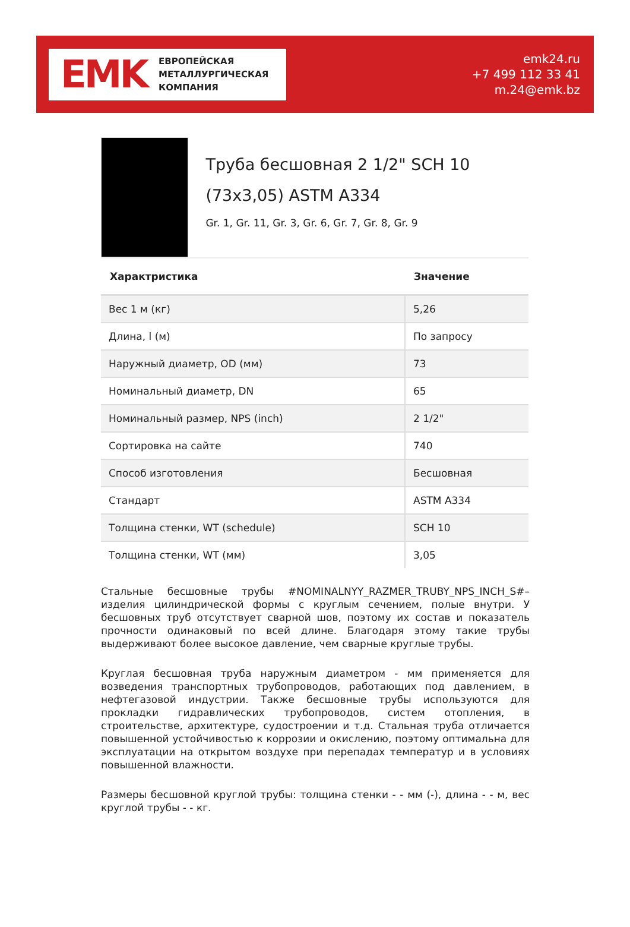EMK
ЕВРОПЕЙСКАЯ
МЕТАЛЛУРГИЧЕСКАЯ
КОМПАНИЯ
emk24.ru
+7 499 112 33 41
m.24@emk.bz
Труба бесшовная 2 1/2" SCH 10 (73x3,05) ASTM A334
Gr. 1, Gr. 11, Gr. 3, Gr. 6, Gr. 7, Gr. 8, Gr. 9
| Характристика | Значение |
| --- | --- |
| Вес 1 м (кг) | 5,26 |
| Длина, l (м) | По запросу |
| Наружный диаметр, OD (мм) | 73 |
| Номинальный диаметр, DN | 65 |
| Номинальный размер, NPS (inch) | 2 1/2" |
| Сортировка на сайте | 740 |
| Способ изготовления | Бесшовная |
| Стандарт | ASTM A334 |
| Толщина стенки, WT (schedule) | SCH 10 |
| Толщина стенки, WT (мм) | 3,05 |
Стальные бесшовные трубы #NOMINALNYY_RAZMER_TRUBY_NPS_INCH_S#– изделия цилиндрической формы с круглым сечением, полые внутри. У бесшовных труб отсутствует сварной шов, поэтому их состав и показатель прочности одинаковый по всей длине. Благодаря этому такие трубы выдерживают более высокое давление, чем сварные круглые трубы.
Круглая бесшовная труба наружным диаметром - мм применяется для возведения транспортных трубопроводов, работающих под давлением, в нефтегазовой индустрии. Также бесшовные трубы используются для прокладки гидравлических трубопроводов, систем отопления, в строительстве, архитектуре, судостроении и т.д. Стальная труба отличается повышенной устойчивостью к коррозии и окислению, поэтому оптимальна для эксплуатации на открытом воздухе при перепадах температур и в условиях повышенной влажности.
Размеры бесшовной круглой трубы: толщина стенки - - мм (-), длина - - м, вес круглой трубы - - кг.